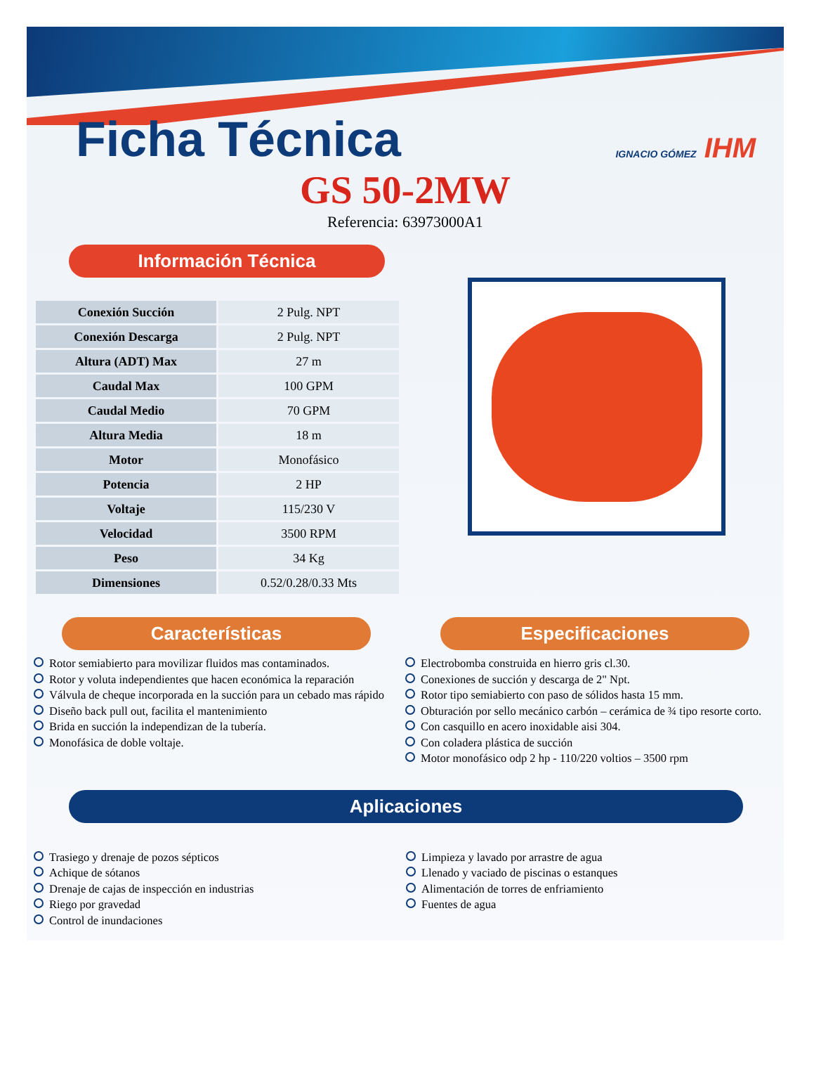Ficha Técnica IGNACIO GÓMEZ IHM
GS 50-2MW
Referencia: 63973000A1
Información Técnica
| Conexión Succión | 2 Pulg. NPT |
| Conexión Descarga | 2 Pulg. NPT |
| Altura (ADT) Max | 27 m |
| Caudal Max | 100 GPM |
| Caudal Medio | 70 GPM |
| Altura Media | 18 m |
| Motor | Monofásico |
| Potencia | 2 HP |
| Voltaje | 115/230 V |
| Velocidad | 3500 RPM |
| Peso | 34 Kg |
| Dimensiones | 0.52/0.28/0.33 Mts |
Características
Rotor semiabierto para movilizar fluidos mas contaminados.
Rotor y voluta independientes que hacen económica la reparación
Válvula de cheque incorporada en la succión para un cebado mas rápido
Diseño back pull out, facilita el mantenimiento
Brida en succión la independizan de la tubería.
Monofásica de doble voltaje.
Especificaciones
Electrobomba construida en hierro gris cl.30.
Conexiones de succión y descarga de 2" Npt.
Rotor tipo semiabierto con paso de sólidos hasta 15 mm.
Obturación por sello mecánico carbón – cerámica de ¾ tipo resorte corto.
Con casquillo en acero inoxidable aisi 304.
Con coladera plástica de succión
Motor monofásico odp 2 hp - 110/220 voltios – 3500 rpm
Aplicaciones
Trasiego y drenaje de pozos sépticos
Achique de sótanos
Drenaje de cajas de inspección en industrias
Riego por gravedad
Control de inundaciones
Limpieza y lavado por arrastre de agua
Llenado y vaciado de piscinas o estanques
Alimentación de torres de enfriamiento
Fuentes de agua